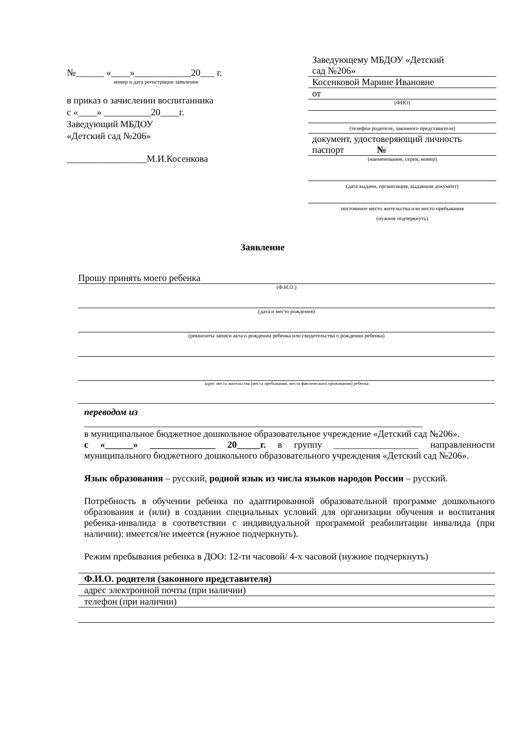№______ «____»____________20___ г.
номер и дата регистрации заявления
в приказ о зачислении воспитанника
с «____» __________20____г.
Заведующий МБДОУ
«Детский сад №206»
_________________М.И.Косенкова
Заведующему МБДОУ «Детский
сад №206»
Косенковой Марине Ивановне
от
(ФИО)
(телефон родителя, законного представителя)
документ, удостоверяющий личность
паспорт №
(наименование, серия, номер)
(дата выдачи, организация, выдавшая документ)
постоянное место жительства или место пребывания
(нужное подчеркнуть)
Заявление
Прошу принять моего ребенка
(Ф.И.О.)
(дата и место рождения)
(реквизиты записи акта о рождении ребенка или свидетельства о рождении ребенка)
адрес места жительства (места пребывания, места фактического проживания) ребенка
переводом из
________________________________________________________________________
в муниципальное бюджетное дошкольное образовательное учреждение «Детский сад №206».
с «______» ______________ 20_____г. в группу __________________ направленности муниципального бюджетного дошкольного образовательного учреждения «Детский сад №206».
Язык образования – русский, родной язык из числа языков народов России – русский.
Потребность в обучении ребенка по адаптированной образовательной программе дошкольного образования и (или) в создании специальных условий для организации обучения и воспитания ребенка-инвалида в соответствии с индивидуальной программой реабилитации инвалида (при наличии): имеется/не имеется (нужное подчеркнуть).
Режим пребывания ребенка в ДОО: 12-ти часовой/ 4-х часовой (нужное подчеркнуть)
Ф.И.О. родителя (законного представителя)
адрес электронной почты (при наличии)
телефон (при наличии)